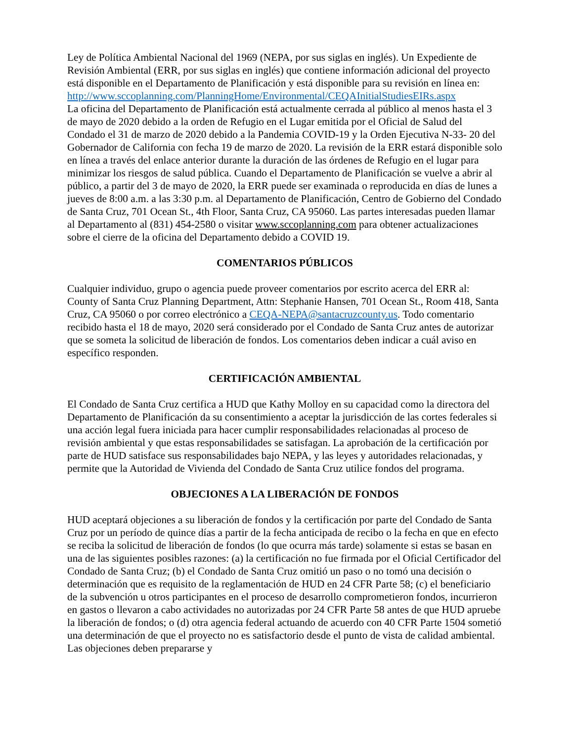Ley de Política Ambiental Nacional del 1969 (NEPA, por sus siglas en inglés). Un Expediente de Revisión Ambiental (ERR, por sus siglas en inglés) que contiene información adicional del proyecto está disponible en el Departamento de Planificación y está disponible para su revisión en línea en:
http://www.sccoplanning.com/PlanningHome/Environmental/CEQAInitialStudiesEIRs.aspx
La oficina del Departamento de Planificación está actualmente cerrada al público al menos hasta el 3 de mayo de 2020 debido a la orden de Refugio en el Lugar emitida por el Oficial de Salud del Condado el 31 de marzo de 2020 debido a la Pandemia COVID-19 y la Orden Ejecutiva N-33- 20 del Gobernador de California con fecha 19 de marzo de 2020. La revisión de la ERR estará disponible solo en línea a través del enlace anterior durante la duración de las órdenes de Refugio en el lugar para minimizar los riesgos de salud pública. Cuando el Departamento de Planificación se vuelve a abrir al público, a partir del 3 de mayo de 2020, la ERR puede ser examinada o reproducida en días de lunes a jueves de 8:00 a.m. a las 3:30 p.m. al Departamento de Planificación, Centro de Gobierno del Condado de Santa Cruz, 701 Ocean St., 4th Floor, Santa Cruz, CA 95060. Las partes interesadas pueden llamar al Departamento al (831) 454-2580 o visitar www.sccoplanning.com para obtener actualizaciones sobre el cierre de la oficina del Departamento debido a COVID 19.
COMENTARIOS PÚBLICOS
Cualquier individuo, grupo o agencia puede proveer comentarios por escrito acerca del ERR al: County of Santa Cruz Planning Department, Attn: Stephanie Hansen, 701 Ocean St., Room 418, Santa Cruz, CA 95060 o por correo electrónico a CEQA-NEPA@santacruzcounty.us. Todo comentario recibido hasta el 18 de mayo, 2020 será considerado por el Condado de Santa Cruz antes de autorizar que se someta la solicitud de liberación de fondos. Los comentarios deben indicar a cuál aviso en específico responden.
CERTIFICACIÓN AMBIENTAL
El Condado de Santa Cruz certifica a HUD que Kathy Molloy en su capacidad como la directora del Departamento de Planificación da su consentimiento a aceptar la jurisdicción de las cortes federales si una acción legal fuera iniciada para hacer cumplir responsabilidades relacionadas al proceso de revisión ambiental y que estas responsabilidades se satisfagan. La aprobación de la certificación por parte de HUD satisface sus responsabilidades bajo NEPA, y las leyes y autoridades relacionadas, y permite que la Autoridad de Vivienda del Condado de Santa Cruz utilice fondos del programa.
OBJECIONES A LA LIBERACIÓN DE FONDOS
HUD aceptará objeciones a su liberación de fondos y la certificación por parte del Condado de Santa Cruz por un período de quince días a partir de la fecha anticipada de recibo o la fecha en que en efecto se reciba la solicitud de liberación de fondos (lo que ocurra más tarde) solamente si estas se basan en una de las siguientes posibles razones: (a) la certificación no fue firmada por el Oficial Certificador del Condado de Santa Cruz; (b) el Condado de Santa Cruz omitió un paso o no tomó una decisión o determinación que es requisito de la reglamentación de HUD en 24 CFR Parte 58; (c) el beneficiario de la subvención u otros participantes en el proceso de desarrollo comprometieron fondos, incurrieron en gastos o llevaron a cabo actividades no autorizadas por 24 CFR Parte 58 antes de que HUD apruebe la liberación de fondos; o (d) otra agencia federal actuando de acuerdo con 40 CFR Parte 1504 sometió una determinación de que el proyecto no es satisfactorio desde el punto de vista de calidad ambiental. Las objeciones deben prepararse y